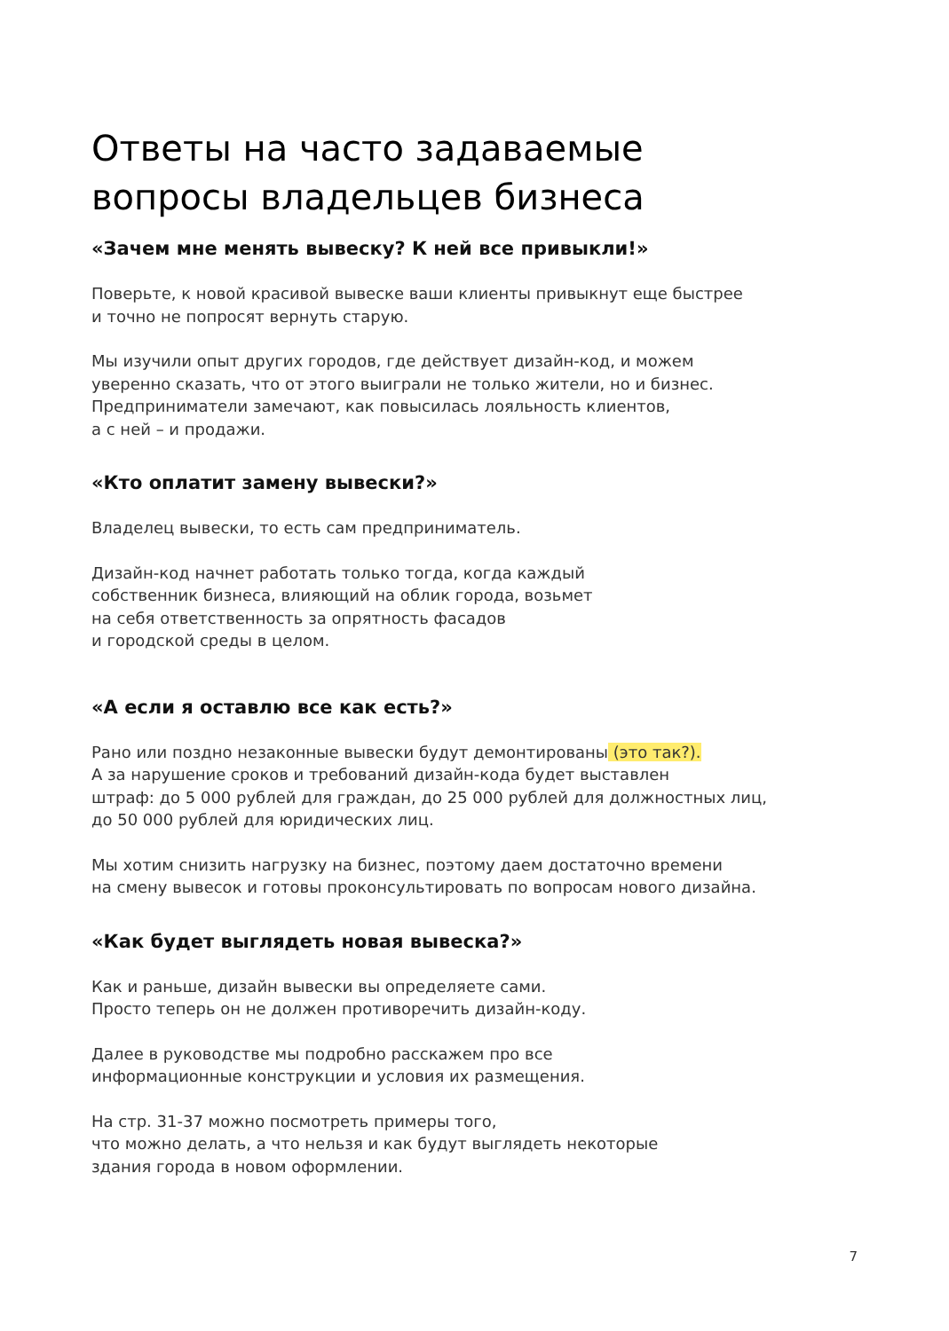Ответы на часто задаваемые
вопросы владельцев бизнеса
«Зачем мне менять вывеску? К ней все привыкли!»
Поверьте, к новой красивой вывеске ваши клиенты привыкнут еще быстрее
и точно не попросят вернуть старую.
Мы изучили опыт других городов, где действует дизайн-код, и можем
уверенно сказать, что от этого выиграли не только жители, но и бизнес.
Предприниматели замечают, как повысилась лояльность клиентов,
а с ней – и продажи.
«Кто оплатит замену вывески?»
Владелец вывески, то есть сам предприниматель.
Дизайн-код начнет работать только тогда, когда каждый
собственник бизнеса, влияющий на облик города, возьмет
на себя ответственность за опрятность фасадов
и городской среды в целом.
«А если я оставлю все как есть?»
Рано или поздно незаконные вывески будут демонтированы (это так?).
А за нарушение сроков и требований дизайн-кода будет выставлен
штраф: до 5 000 рублей для граждан, до 25 000 рублей для должностных лиц,
до 50 000 рублей для юридических лиц.
Мы хотим снизить нагрузку на бизнес, поэтому даем достаточно времени
на смену вывесок и готовы проконсультировать по вопросам нового дизайна.
«Как будет выглядеть новая вывеска?»
Как и раньше, дизайн вывески вы определяете сами.
Просто теперь он не должен противоречить дизайн-коду.
Далее в руководстве мы подробно расскажем про все
информационные конструкции и условия их размещения.
На стр. 31-37 можно посмотреть примеры того,
что можно делать, а что нельзя и как будут выглядеть некоторые
здания города в новом оформлении.
7